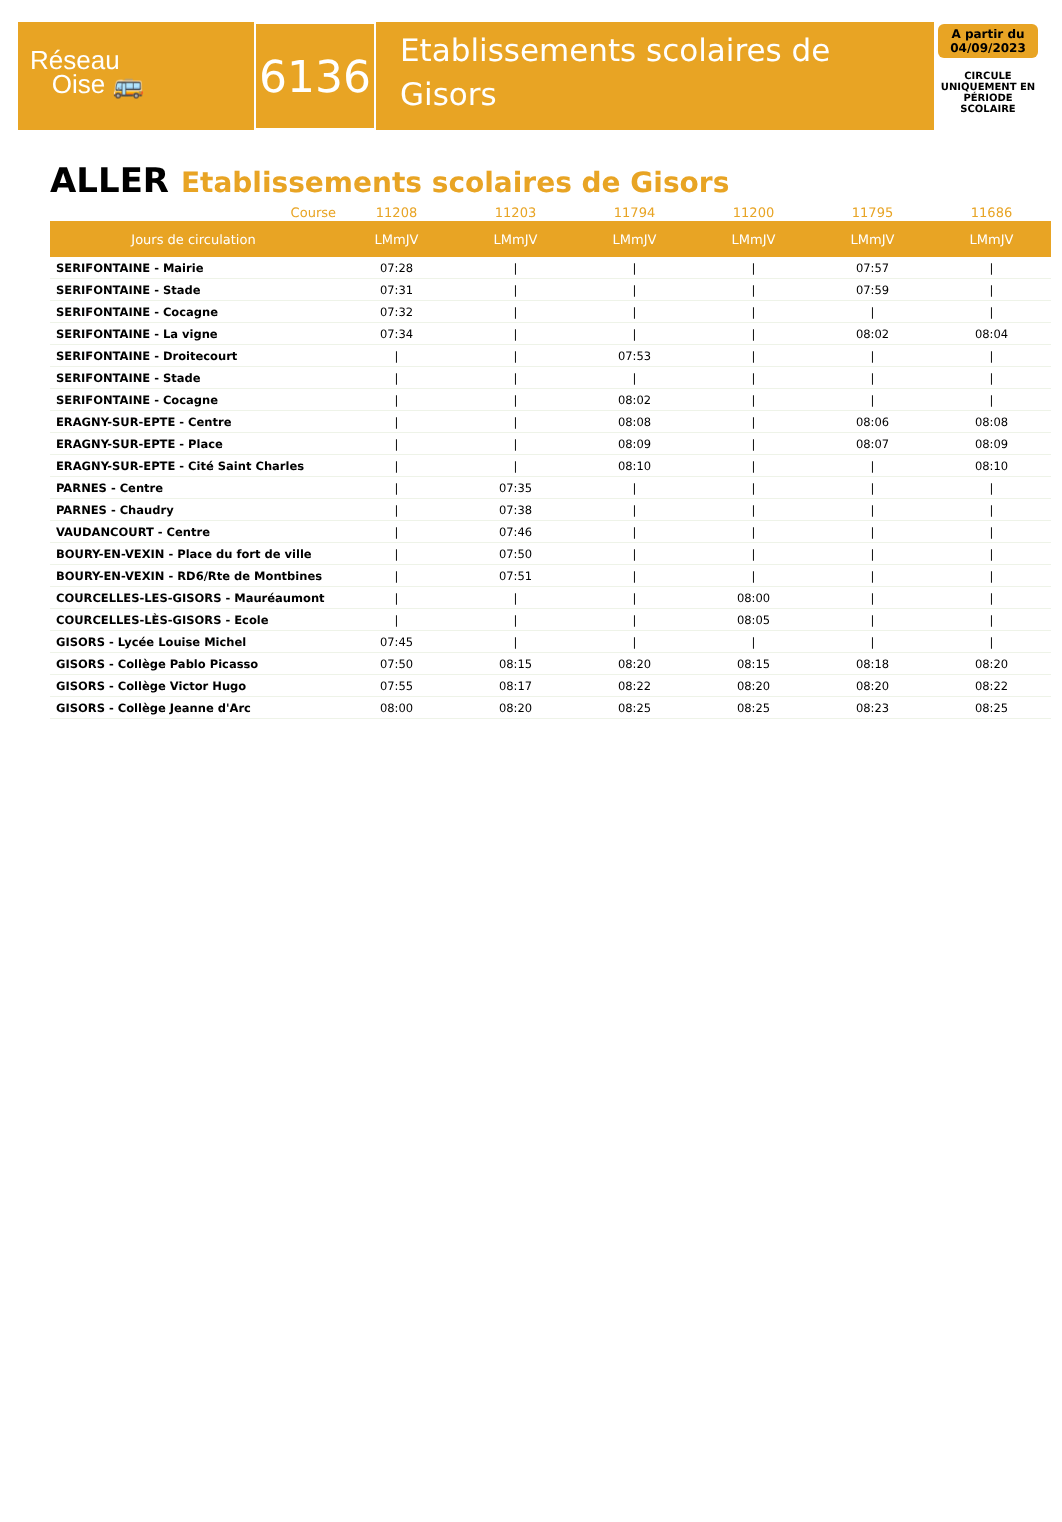Réseau
Oise 🚌
6136
Etablissements scolaires de Gisors
A partir du 04/09/2023
CIRCULE UNIQUEMENT EN PÉRIODE SCOLAIRE
ALLER Etablissements scolaires de Gisors
| Course | 11208 | 11203 | 11794 | 11200 | 11795 | 11686 |
| --- | --- | --- | --- | --- | --- | --- |
| Jours de circulation | LMmJV | LMmJV | LMmJV | LMmJV | LMmJV | LMmJV |
| SERIFONTAINE - Mairie | 07:28 | / | / | / | 07:57 | / |
| SERIFONTAINE - Stade | 07:31 | / | / | / | 07:59 | / |
| SERIFONTAINE - Cocagne | 07:32 | / | / | / | / | / |
| SERIFONTAINE - La vigne | 07:34 | / | / | / | 08:02 | 08:04 |
| SERIFONTAINE - Droitecourt | / | / | 07:53 | / | / | / |
| SERIFONTAINE - Stade | / | / | / | / | / | / |
| SERIFONTAINE - Cocagne | / | / | 08:02 | / | / | / |
| ERAGNY-SUR-EPTE - Centre | / | / | 08:08 | / | 08:06 | 08:08 |
| ERAGNY-SUR-EPTE - Place | / | / | 08:09 | / | 08:07 | 08:09 |
| ERAGNY-SUR-EPTE - Cité Saint Charles | / | / | 08:10 | / | / | 08:10 |
| PARNES - Centre | / | 07:35 | / | / | / | / |
| PARNES - Chaudry | / | 07:38 | / | / | / | / |
| VAUDANCOURT - Centre | / | 07:46 | / | / | / | / |
| BOURY-EN-VEXIN - Place du fort de ville | / | 07:50 | / | / | / | / |
| BOURY-EN-VEXIN - RD6/Rte de Montbines | / | 07:51 | / | / | / | / |
| COURCELLES-LES-GISORS - Mauréaumont | / | / | / | 08:00 | / | / |
| COURCELLES-LÈS-GISORS - Ecole | / | / | / | 08:05 | / | / |
| GISORS - Lycée Louise Michel | 07:45 | / | / | / | / | / |
| GISORS - Collège Pablo Picasso | 07:50 | 08:15 | 08:20 | 08:15 | 08:18 | 08:20 |
| GISORS - Collège Victor Hugo | 07:55 | 08:17 | 08:22 | 08:20 | 08:20 | 08:22 |
| GISORS - Collège Jeanne d'Arc | 08:00 | 08:20 | 08:25 | 08:25 | 08:23 | 08:25 |